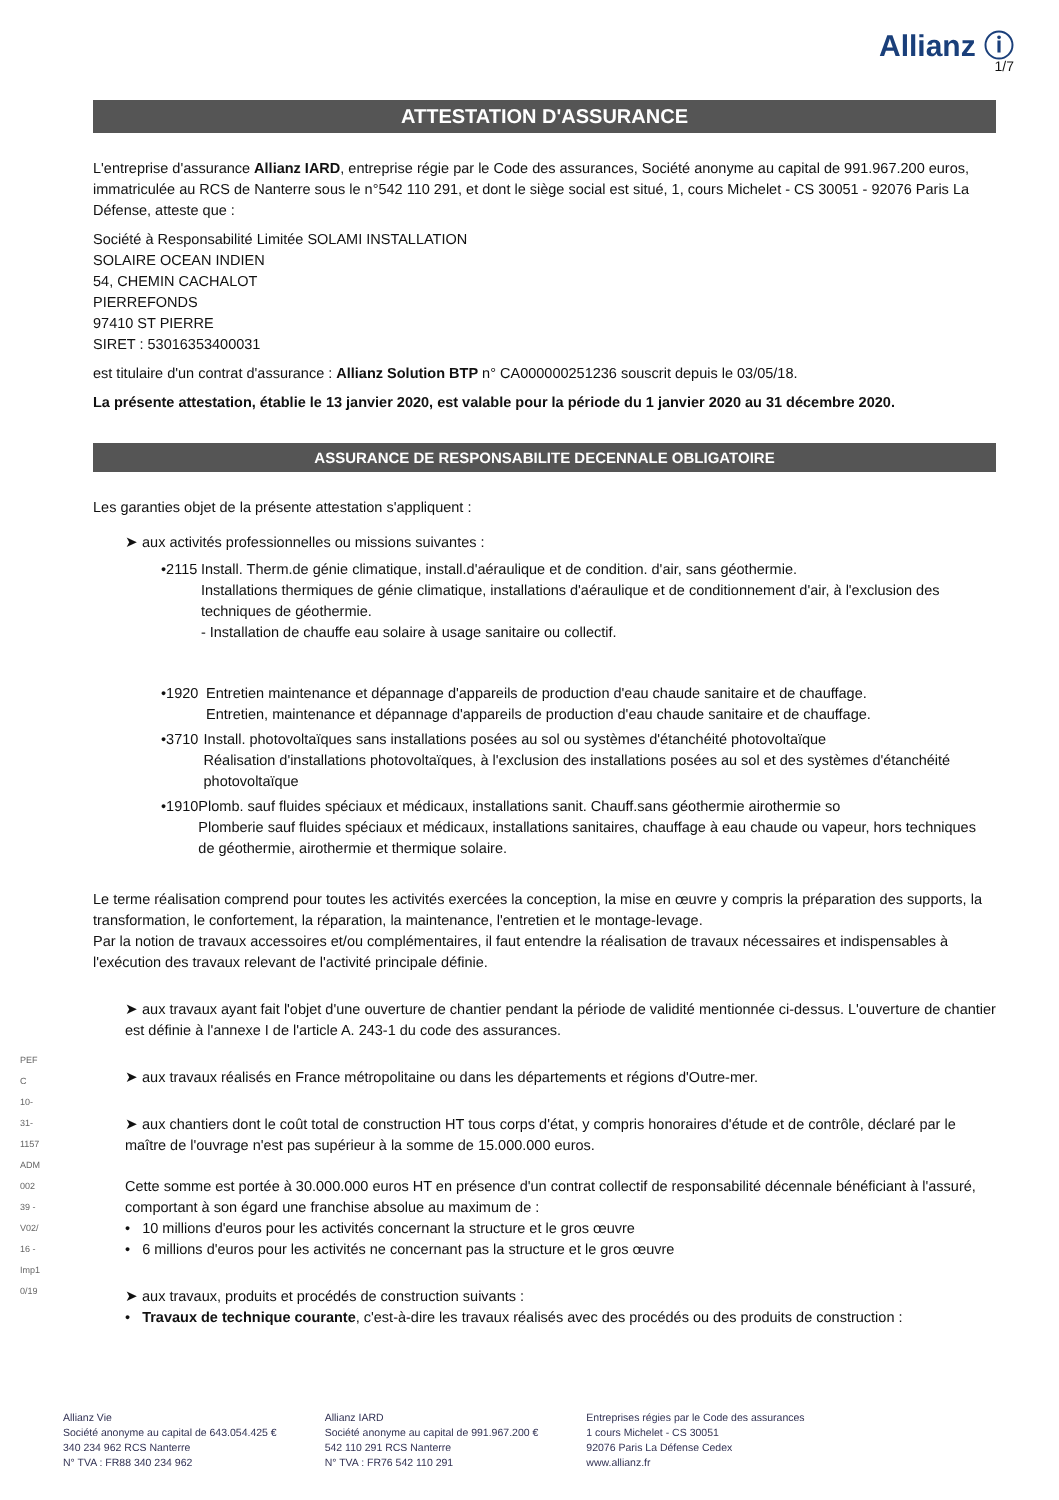Allianz ⓘ
1/7
ATTESTATION D'ASSURANCE
L'entreprise d'assurance Allianz IARD, entreprise régie par le Code des assurances, Société anonyme au capital de 991.967.200 euros, immatriculée au RCS de Nanterre sous le n°542 110 291, et dont le siège social est situé, 1, cours Michelet - CS 30051 - 92076 Paris La Défense, atteste que :
Société à Responsabilité Limitée SOLAMI INSTALLATION
SOLAIRE OCEAN INDIEN
54, CHEMIN CACHALOT
PIERREFONDS
97410 ST PIERRE
SIRET : 53016353400031
est titulaire d'un contrat d'assurance : Allianz Solution BTP n° CA000000251236 souscrit depuis le 03/05/18.
La présente attestation, établie le 13 janvier 2020, est valable pour la période du 1 janvier 2020 au 31 décembre 2020.
ASSURANCE DE RESPONSABILITE DECENNALE OBLIGATOIRE
Les garanties objet de la présente attestation s'appliquent :
➤ aux activités professionnelles ou missions suivantes :
• 2115 Install. Therm.de génie climatique, install.d'aéraulique et de condition. d'air, sans géothermie.
Installations thermiques de génie climatique, installations d'aéraulique et de conditionnement d'air, à l'exclusion des techniques de géothermie.
- Installation de chauffe eau solaire à usage sanitaire ou collectif.
• 1920 Entretien maintenance et dépannage d'appareils de production d'eau chaude sanitaire et de chauffage.
Entretien, maintenance et dépannage d'appareils de production d'eau chaude sanitaire et de chauffage.
• 3710 Install. photovoltaïques sans installations posées au sol ou systèmes d'étanchéité photovoltaïque
Réalisation d'installations photovoltaïques, à l'exclusion des installations posées au sol et des systèmes d'étanchéité photovoltaïque
• 1910 Plomb. sauf fluides spéciaux et médicaux, installations sanit. Chauff.sans géothermie airothermie so
Plomberie sauf fluides spéciaux et médicaux, installations sanitaires, chauffage à eau chaude ou vapeur, hors techniques de géothermie, airothermie et thermique solaire.
Le terme réalisation comprend pour toutes les activités exercées la conception, la mise en œuvre y compris la préparation des supports, la transformation, le confortement, la réparation, la maintenance, l'entretien et le montage-levage.
Par la notion de travaux accessoires et/ou complémentaires, il faut entendre la réalisation de travaux nécessaires et indispensables à l'exécution des travaux relevant de l'activité principale définie.
➤ aux travaux ayant fait l'objet d'une ouverture de chantier pendant la période de validité mentionnée ci-dessus. L'ouverture de chantier est définie à l'annexe I de l'article A. 243-1 du code des assurances.
➤ aux travaux réalisés en France métropolitaine ou dans les départements et régions d'Outre-mer.
➤ aux chantiers dont le coût total de construction HT tous corps d'état, y compris honoraires d'étude et de contrôle, déclaré par le maître de l'ouvrage n'est pas supérieur à la somme de 15.000.000 euros.
Cette somme est portée à 30.000.000 euros HT en présence d'un contrat collectif de responsabilité décennale bénéficiant à l'assuré, comportant à son égard une franchise absolue au maximum de :
• 10 millions d'euros pour les activités concernant la structure et le gros œuvre
• 6 millions d'euros pour les activités ne concernant pas la structure et le gros œuvre
➤ aux travaux, produits et procédés de construction suivants :
• Travaux de technique courante, c'est-à-dire les travaux réalisés avec des procédés ou des produits de construction :
PEFC 10-31-1157 ADM00239 - V02/16 - Imp10/19
Allianz Vie
Société anonyme au capital de 643.054.425 €
340 234 962 RCS Nanterre
N° TVA : FR88 340 234 962
Allianz IARD
Société anonyme au capital de 991.967.200 €
542 110 291 RCS Nanterre
N° TVA : FR76 542 110 291
Entreprises régies par le Code des assurances
1 cours Michelet - CS 30051
92076 Paris La Défense Cedex
www.allianz.fr